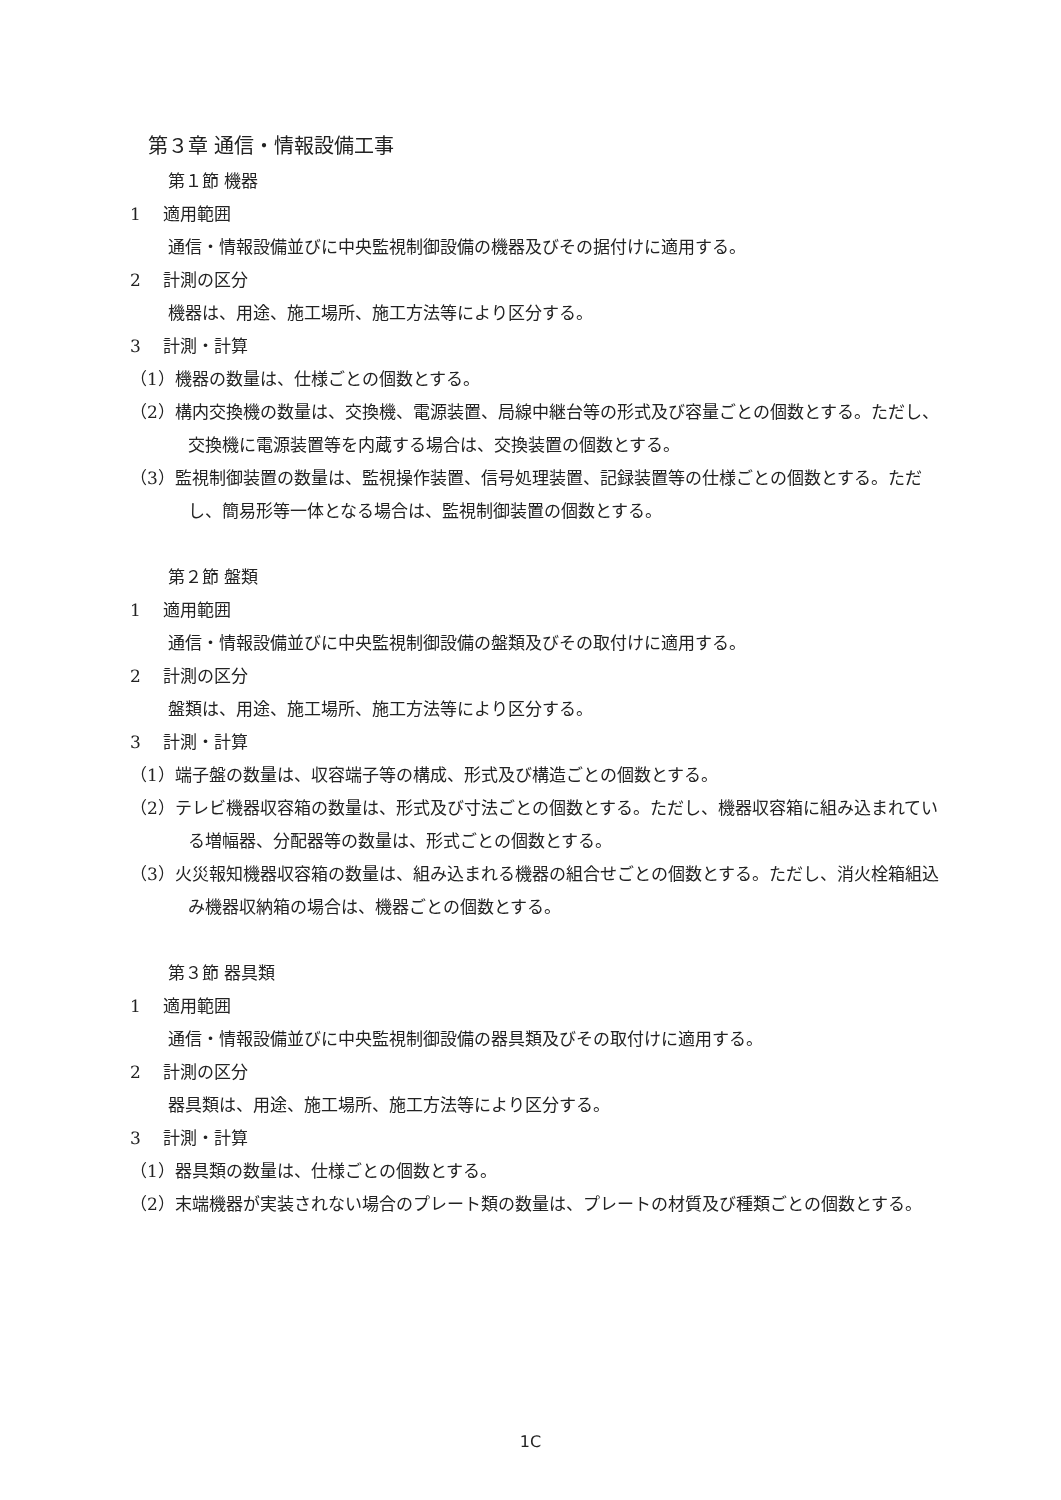第３章 通信・情報設備工事
第１節 機器
1　 適用範囲
通信・情報設備並びに中央監視制御設備の機器及びその据付けに適用する。
2　 計測の区分
機器は、用途、施工場所、施工方法等により区分する。
3　 計測・計算
（1）機器の数量は、仕様ごとの個数とする。
（2）構内交換機の数量は、交換機、電源装置、局線中継台等の形式及び容量ごとの個数とする。ただし、交換機に電源装置等を内蔵する場合は、交換装置の個数とする。
（3）監視制御装置の数量は、監視操作装置、信号処理装置、記録装置等の仕様ごとの個数とする。ただし、簡易形等一体となる場合は、監視制御装置の個数とする。
第２節 盤類
1　 適用範囲
通信・情報設備並びに中央監視制御設備の盤類及びその取付けに適用する。
2　 計測の区分
盤類は、用途、施工場所、施工方法等により区分する。
3　 計測・計算
（1）端子盤の数量は、収容端子等の構成、形式及び構造ごとの個数とする。
（2）テレビ機器収容箱の数量は、形式及び寸法ごとの個数とする。ただし、機器収容箱に組み込まれている増幅器、分配器等の数量は、形式ごとの個数とする。
（3）火災報知機器収容箱の数量は、組み込まれる機器の組合せごとの個数とする。ただし、消火栓箱組込み機器収納箱の場合は、機器ごとの個数とする。
第３節 器具類
1　 適用範囲
通信・情報設備並びに中央監視制御設備の器具類及びその取付けに適用する。
2　 計測の区分
器具類は、用途、施工場所、施工方法等により区分する。
3　 計測・計算
（1）器具類の数量は、仕様ごとの個数とする。
（2）末端機器が実装されない場合のプレート類の数量は、プレートの材質及び種類ごとの個数とする。
1C